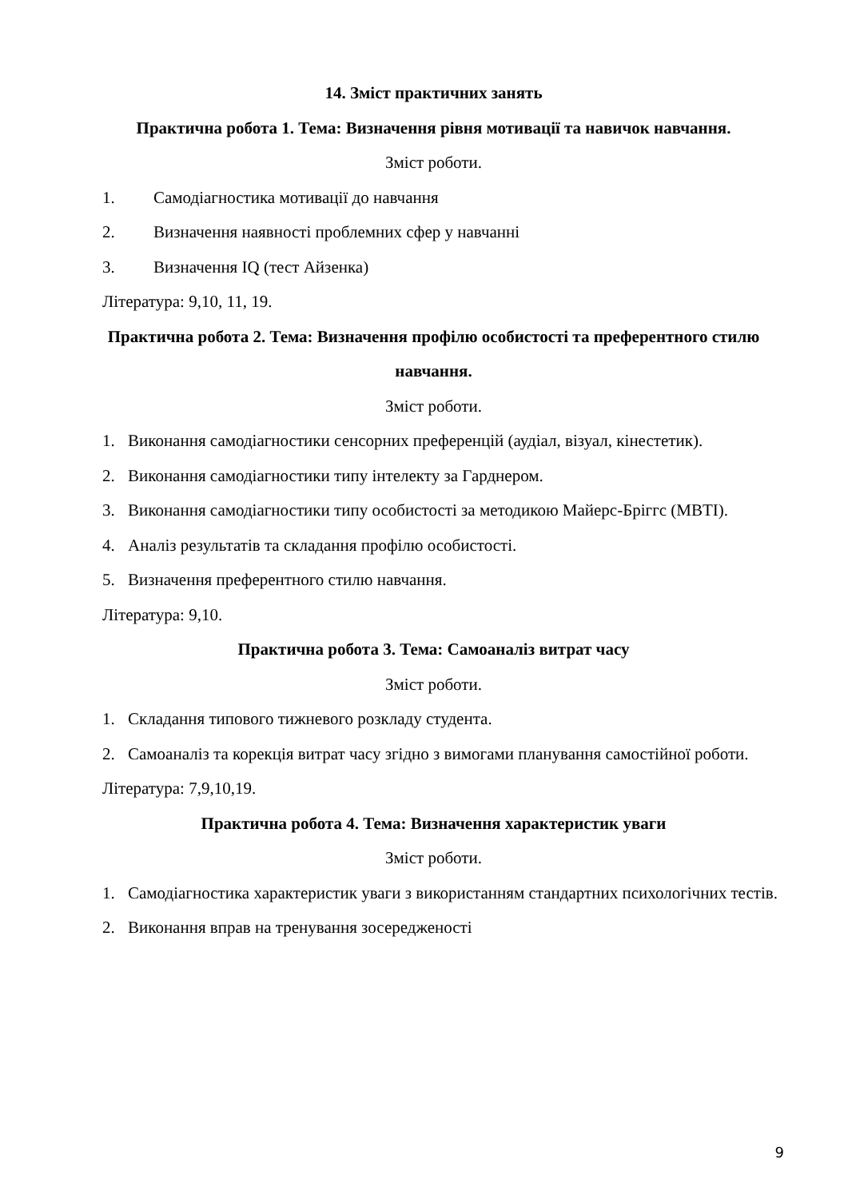14. Зміст практичних занять
Практична робота 1. Тема: Визначення рівня мотивації та навичок навчання.
Зміст роботи.
1. Самодіагностика мотивації до навчання
2. Визначення наявності проблемних сфер у навчанні
3. Визначення IQ (тест Айзенка)
Література: 9,10, 11, 19.
Практична робота 2. Тема: Визначення профілю особистості та преферентного стилю навчання.
Зміст роботи.
1. Виконання самодіагностики сенсорних преференцій (аудіал, візуал, кінестетик).
2. Виконання самодіагностики типу інтелекту за Гарднером.
3. Виконання самодіагностики типу особистості за методикою Майерс-Бріггс (MBTI).
4. Аналіз результатів та складання профілю особистості.
5. Визначення преферентного стилю навчання.
Література: 9,10.
Практична робота 3. Тема: Самоаналіз витрат часу
Зміст роботи.
1. Складання типового тижневого розкладу студента.
2. Самоаналіз та корекція витрат часу згідно з вимогами планування самостійної роботи.
Література: 7,9,10,19.
Практична робота 4. Тема: Визначення характеристик уваги
Зміст роботи.
1. Самодіагностика характеристик уваги з використанням стандартних психологічних тестів.
2. Виконання вправ на тренування зосередженості
9